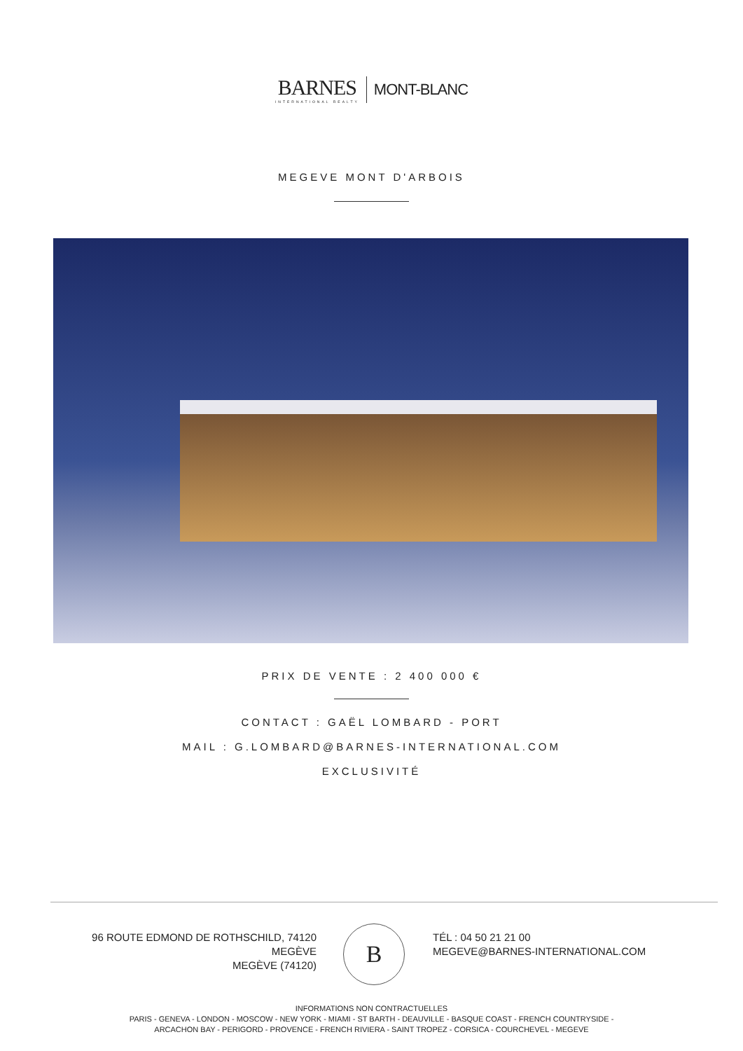BARNES INTERNATIONAL REALTY MONT-BLANC
MEGEVE MONT D'ARBOIS
PRIX DE VENTE : 2 400 000 €
CONTACT : GAËL LOMBARD - PORT
MAIL : G.LOMBARD@BARNES-INTERNATIONAL.COM
EXCLUSIVITÉ
96 ROUTE EDMOND DE ROTHSCHILD, 74120
MEGÈVE
MEGÈVE (74120)
B
TÉL : 04 50 21 21 00
MEGEVE@BARNES-INTERNATIONAL.COM
INFORMATIONS NON CONTRACTUELLES
PARIS - GENEVA - LONDON - MOSCOW - NEW YORK - MIAMI - ST BARTH - DEAUVILLE - BASQUE COAST - FRENCH COUNTRYSIDE -
ARCACHON BAY - PERIGORD - PROVENCE - FRENCH RIVIERA - SAINT TROPEZ - CORSICA - COURCHEVEL - MEGEVE